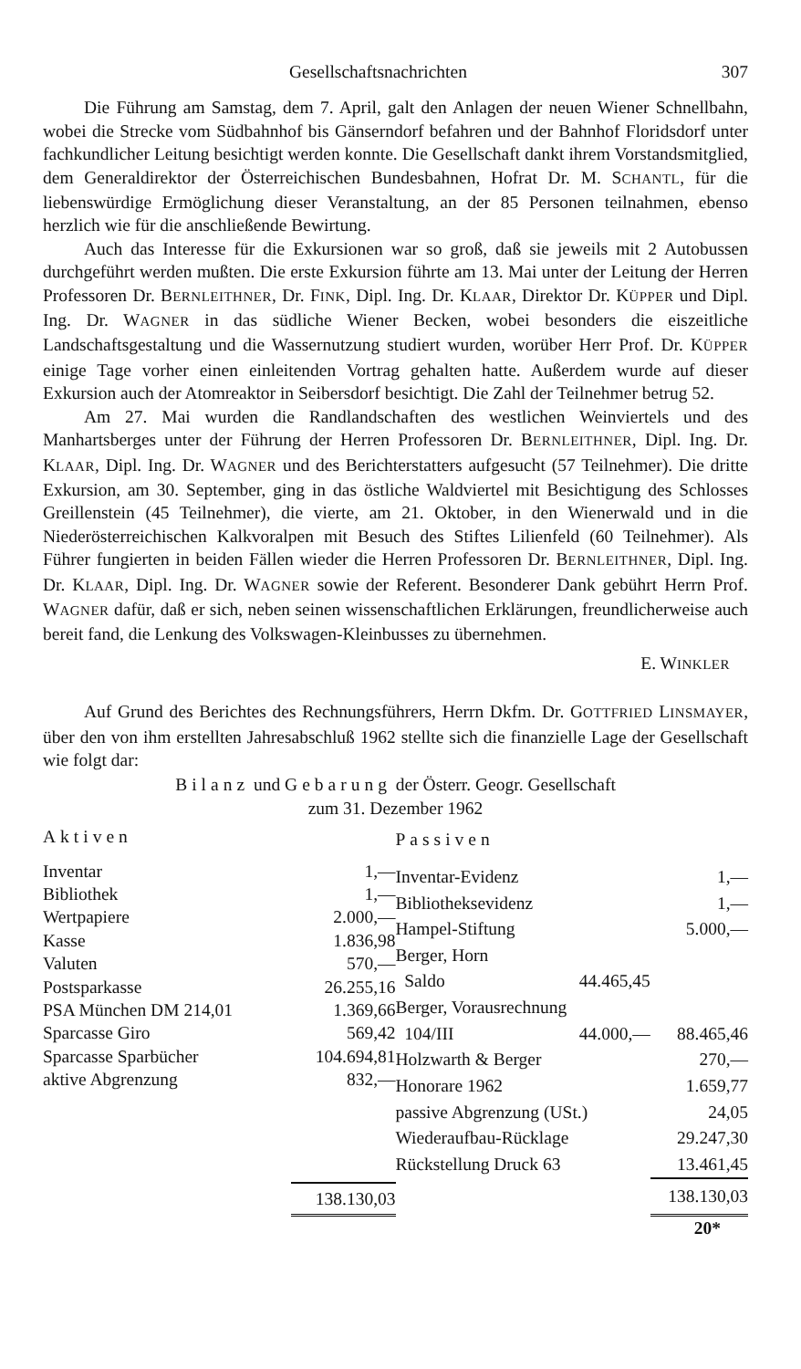Gesellschaftsnachrichten 307
Die Führung am Samstag, dem 7. April, galt den Anlagen der neuen Wiener Schnellbahn, wobei die Strecke vom Südbahnhof bis Gänserndorf befahren und der Bahnhof Floridsdorf unter fachkundlicher Leitung besichtigt werden konnte. Die Gesellschaft dankt ihrem Vorstandsmitglied, dem Generaldirektor der Österreichischen Bundesbahnen, Hofrat Dr. M. SCHANTL, für die liebenswürdige Ermöglichung dieser Veranstaltung, an der 85 Personen teilnahmen, ebenso herzlich wie für die anschließende Bewirtung.
Auch das Interesse für die Exkursionen war so groß, daß sie jeweils mit 2 Autobussen durchgeführt werden mußten. Die erste Exkursion führte am 13. Mai unter der Leitung der Herren Professoren Dr. BERNLEITHNER, Dr. FINK, Dipl. Ing. Dr. KLAAR, Direktor Dr. KÜPPER und Dipl. Ing. Dr. WAGNER in das südliche Wiener Becken, wobei besonders die eiszeitliche Landschaftsgestaltung und die Wassernutzung studiert wurden, worüber Herr Prof. Dr. KÜPPER einige Tage vorher einen einleitenden Vortrag gehalten hatte. Außerdem wurde auf dieser Exkursion auch der Atomreaktor in Seibersdorf besichtigt. Die Zahl der Teilnehmer betrug 52.
Am 27. Mai wurden die Randlandschaften des westlichen Weinviertels und des Manhartsberges unter der Führung der Herren Professoren Dr. BERNLEITHNER, Dipl. Ing. Dr. KLAAR, Dipl. Ing. Dr. WAGNER und des Berichterstatters aufgesucht (57 Teilnehmer). Die dritte Exkursion, am 30. September, ging in das östliche Waldviertel mit Besichtigung des Schlosses Greillenstein (45 Teilnehmer), die vierte, am 21. Oktober, in den Wienerwald und in die Niederösterreichischen Kalkvoralpen mit Besuch des Stiftes Lilienfeld (60 Teilnehmer). Als Führer fungierten in beiden Fällen wieder die Herren Professoren Dr. BERNLEITHNER, Dipl. Ing. Dr. KLAAR, Dipl. Ing. Dr. WAGNER sowie der Referent. Besonderer Dank gebührt Herrn Prof. WAGNER dafür, daß er sich, neben seinen wissenschaftlichen Erklärungen, freundlicherweise auch bereit fand, die Lenkung des Volkswagen-Kleinbusses zu übernehmen.
E. WINKLER
Auf Grund des Berichtes des Rechnungsführers, Herrn Dkfm. Dr. GOTTFRIED LINSMAYER, über den von ihm erstellten Jahresabschluß 1962 stellte sich die finanzielle Lage der Gesellschaft wie folgt dar:
Bilanz und Gebarung der Österr. Geogr. Gesellschaft
zum 31. Dezember 1962
| Aktiven | |
| --- | --- |
| Inventar | 1,— |
| Bibliothek | 1,— |
| Wertpapiere | 2.000,— |
| Kasse | 1.836,98 |
| Valuten | 570,— |
| Postsparkasse | 26.255,16 |
| PSA München DM 214,01 | 1.369,66 |
| Sparcasse Giro | 569,42 |
| Sparcasse Sparbücher | 104.694,81 |
| aktive Abgrenzung | 832,— |
| | 138.130,03 |
| Passiven | | |
| --- | --- | --- |
| Inventar-Evidenz | | 1,— |
| Bibliotheksevidenz | | 1,— |
| Hampel-Stiftung | | 5.000,— |
| Berger, Horn | | |
| Saldo | 44.465,45 | |
| Berger, Vorausrechnung | | |
| 104/III | 44.000,— | 88.465,46 |
| Holzwarth & Berger | | 270,— |
| Honorare 1962 | | 1.659,77 |
| passive Abgrenzung (USt.) | | 24,05 |
| Wiederaufbau-Rücklage | | 29.247,30 |
| Rückstellung Druck 63 | | 13.461,45 |
| | | 138.130,03 |
20*